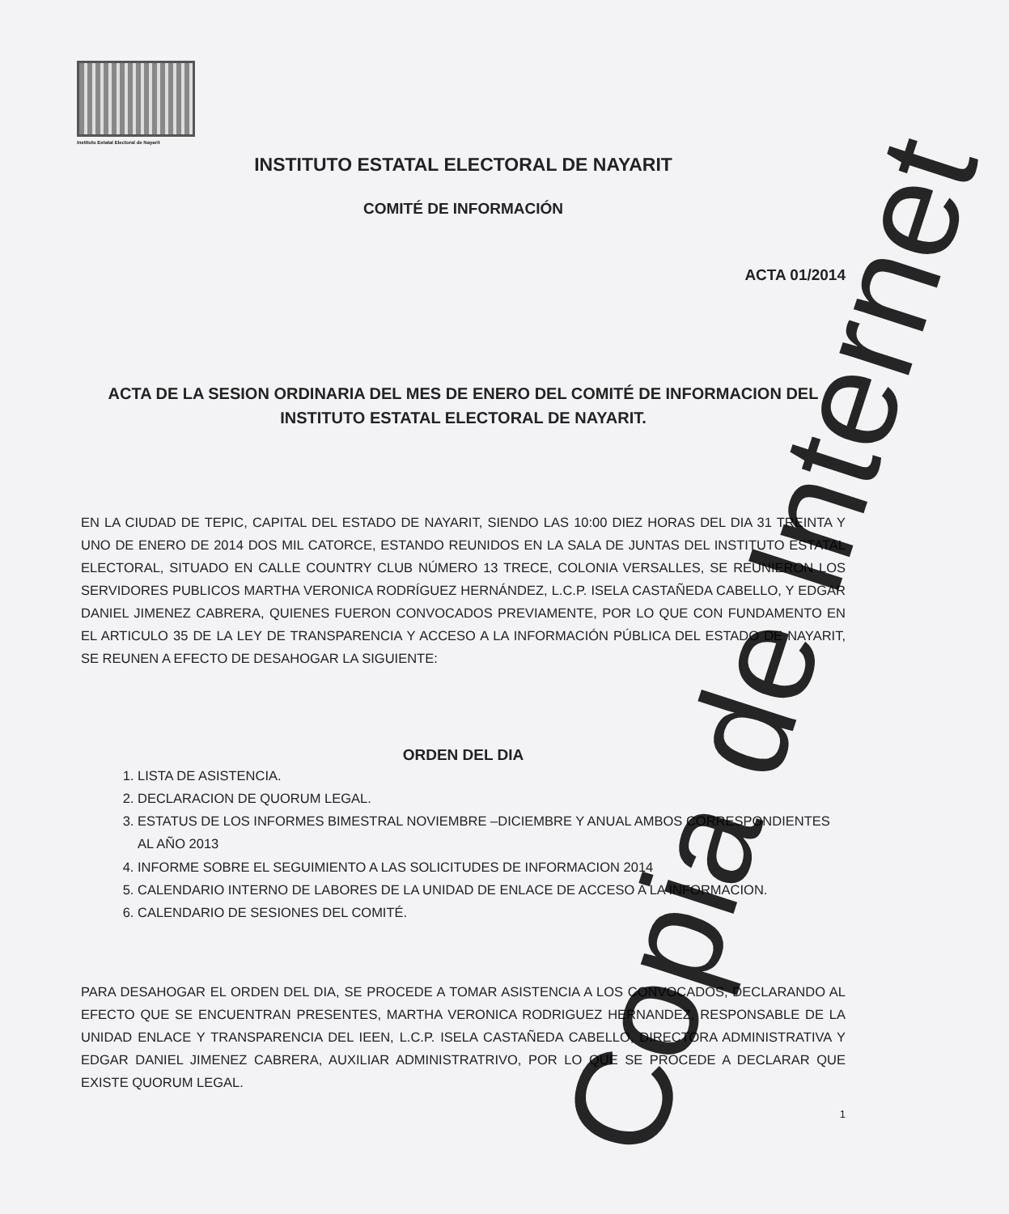Instituto Estatal Electoral de Nayarit
INSTITUTO ESTATAL ELECTORAL DE NAYARIT
COMITÉ DE INFORMACIÓN
ACTA 01/2014
ACTA DE LA SESION ORDINARIA DEL MES DE ENERO DEL COMITÉ DE INFORMACION DEL INSTITUTO ESTATAL ELECTORAL DE NAYARIT.
EN LA CIUDAD DE TEPIC, CAPITAL DEL ESTADO DE NAYARIT, SIENDO LAS 10:00 DIEZ HORAS DEL DIA 31 TREINTA Y UNO DE ENERO DE 2014 DOS MIL CATORCE, ESTANDO REUNIDOS EN LA SALA DE JUNTAS DEL INSTITUTO ESTATAL ELECTORAL, SITUADO EN CALLE COUNTRY CLUB NÚMERO 13 TRECE, COLONIA VERSALLES, SE REUNIERON LOS SERVIDORES PUBLICOS MARTHA VERONICA RODRÍGUEZ HERNÁNDEZ, L.C.P. ISELA CASTAÑEDA CABELLO, Y EDGAR DANIEL JIMENEZ CABRERA, QUIENES FUERON CONVOCADOS PREVIAMENTE, POR LO QUE CON FUNDAMENTO EN EL ARTICULO 35 DE LA LEY DE TRANSPARENCIA Y ACCESO A LA INFORMACIÓN PÚBLICA DEL ESTADO DE NAYARIT, SE REUNEN A EFECTO DE DESAHOGAR LA SIGUIENTE:
ORDEN DEL DIA
1. LISTA DE ASISTENCIA.
2. DECLARACION DE QUORUM LEGAL.
3. ESTATUS DE LOS INFORMES BIMESTRAL NOVIEMBRE –DICIEMBRE Y ANUAL AMBOS CORRESPONDIENTES AL AÑO 2013
4. INFORME SOBRE EL SEGUIMIENTO A LAS SOLICITUDES DE INFORMACION 2014
5. CALENDARIO INTERNO DE LABORES DE LA UNIDAD DE ENLACE DE ACCESO A LA INFORMACION.
6. CALENDARIO DE SESIONES DEL COMITÉ.
PARA DESAHOGAR EL ORDEN DEL DIA, SE PROCEDE A TOMAR ASISTENCIA A LOS CONVOCADOS, DECLARANDO AL EFECTO QUE SE ENCUENTRAN PRESENTES, MARTHA VERONICA RODRIGUEZ HERNANDEZ, RESPONSABLE DE LA UNIDAD ENLACE Y TRANSPARENCIA DEL IEEN, L.C.P. ISELA CASTAÑEDA CABELLO, DIRECTORA ADMINISTRATIVA Y EDGAR DANIEL JIMENEZ CABRERA, AUXILIAR ADMINISTRATRIVO, POR LO QUE SE PROCEDE A DECLARAR QUE EXISTE QUORUM LEGAL.
1
Copia de Internet